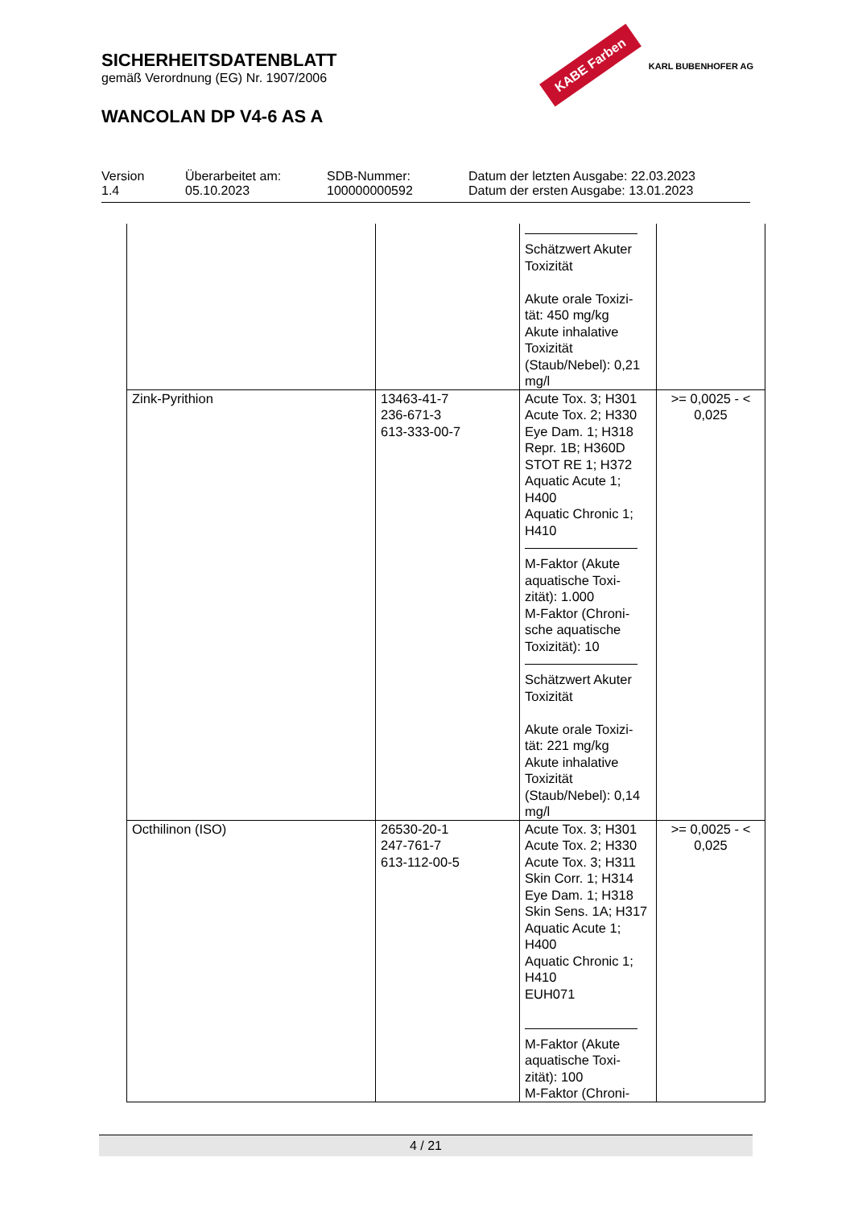SICHERHEITSDATENBLATT
gemäß Verordnung (EG) Nr. 1907/2006
WANCOLAN DP V4-6 AS A
KABE Farben KARL BUBENHOFER AG
Version
1.4
Überarbeitet am:
05.10.2023
SDB-Nummer:
100000000592
Datum der letzten Ausgabe: 22.03.2023
Datum der ersten Ausgabe: 13.01.2023
| | | Schätzwert Akuter Toxizität Akute orale Toxizi-tät: 450 mg/kg Akute inhalative Toxizität (Staub/Nebel): 0,21 mg/l | |
| Zink-Pyrithion | 13463-41-7 236-671-3 613-333-00-7 | Acute Tox. 3; H301 Acute Tox. 2; H330 Eye Dam. 1; H318 Repr. 1B; H360D STOT RE 1; H372 Aquatic Acute 1; H400 Aquatic Chronic 1; H410 M-Faktor (Akute aquatische Toxi-zität): 1.000 M-Faktor (Chroni-sche aquatische Toxizität): 10 Schätzwert Akuter Toxizität Akute orale Toxizi-tät: 221 mg/kg Akute inhalative Toxizität (Staub/Nebel): 0,14 mg/l | >= 0,0025 - < 0,025 |
| Octhilinon (ISO) | 26530-20-1 247-761-7 613-112-00-5 | Acute Tox. 3; H301 Acute Tox. 2; H330 Acute Tox. 3; H311 Skin Corr. 1; H314 Eye Dam. 1; H318 Skin Sens. 1A; H317 Aquatic Acute 1; H400 Aquatic Chronic 1; H410 EUH071 M-Faktor (Akute aquatische Toxi-zität): 100 M-Faktor (Chroni- | >= 0,0025 - < 0,025 |
4 / 21